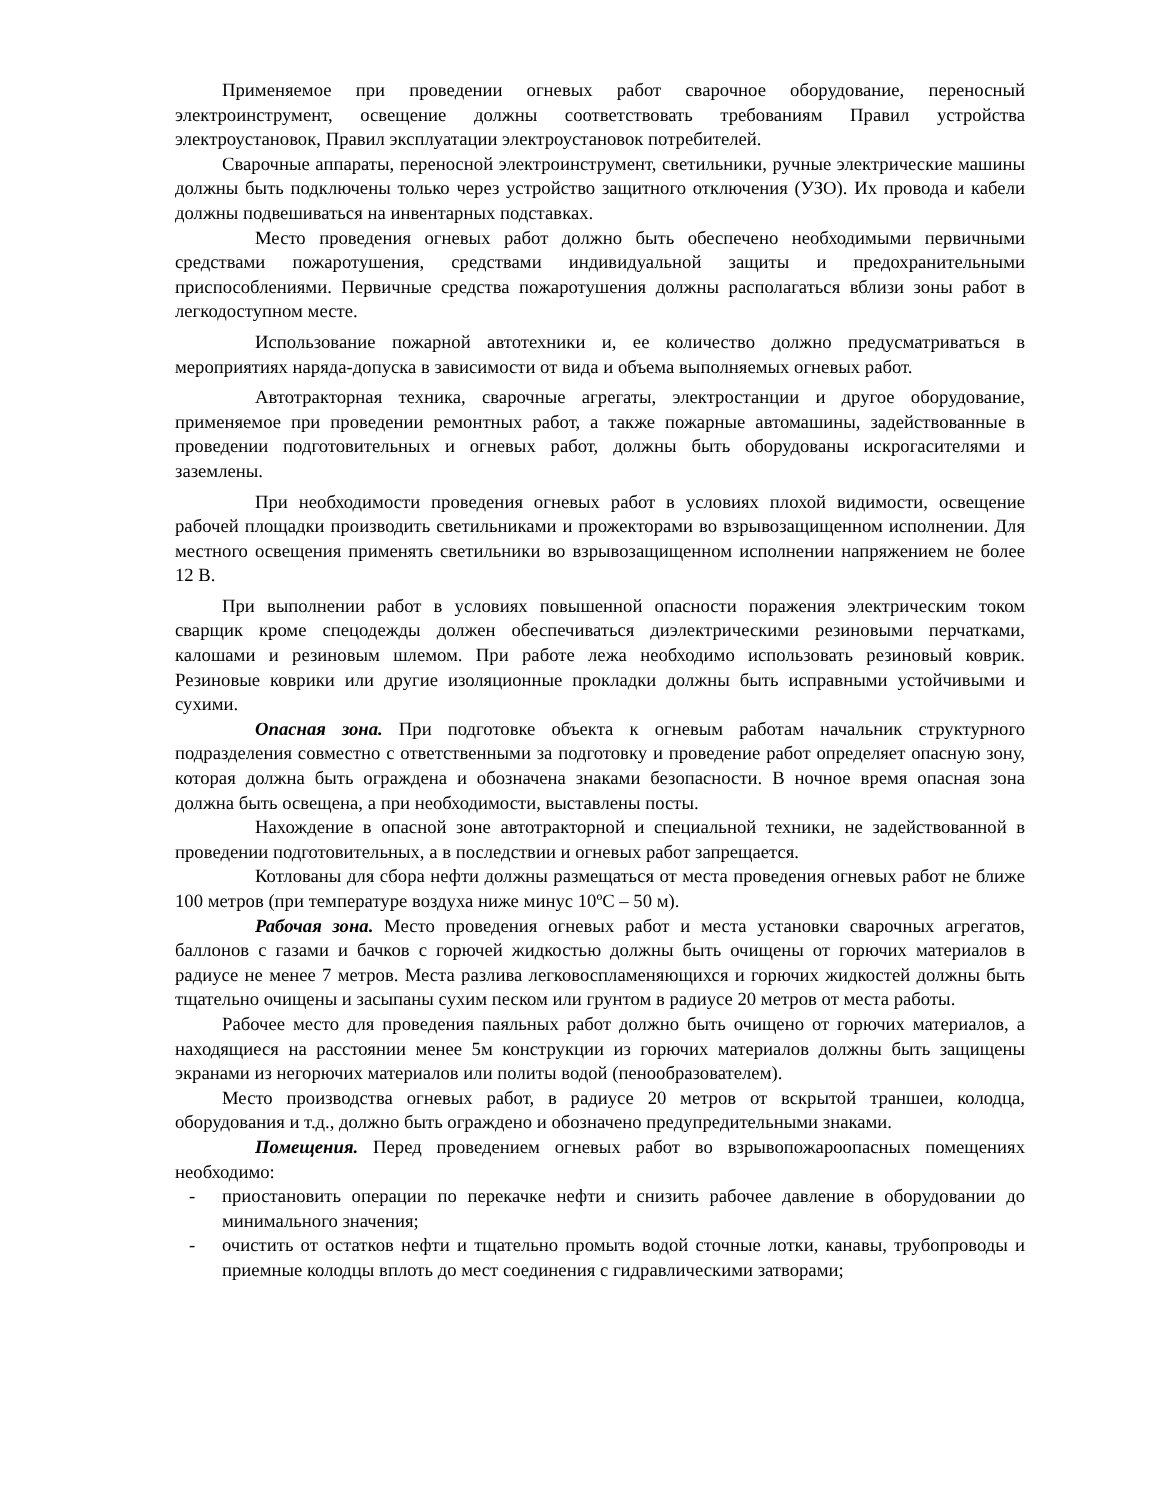Применяемое при проведении огневых работ сварочное оборудование, переносный электроинструмент, освещение должны соответствовать требованиям Правил устройства электроустановок, Правил эксплуатации электроустановок потребителей.
Сварочные аппараты, переносной электроинструмент, светильники, ручные электрические машины должны быть подключены только через устройство защитного отключения (УЗО). Их провода и кабели должны подвешиваться на инвентарных подставках.
Место проведения огневых работ должно быть обеспечено необходимыми первичными средствами пожаротушения, средствами индивидуальной защиты и предохранительными приспособлениями. Первичные средства пожаротушения должны располагаться вблизи зоны работ в легкодоступном месте.
Использование пожарной автотехники и, ее количество должно предусматриваться в мероприятиях наряда-допуска в зависимости от вида и объема выполняемых огневых работ.
Автотракторная техника, сварочные агрегаты, электростанции и другое оборудование, применяемое при проведении ремонтных работ, а также пожарные автомашины, задействованные в проведении подготовительных и огневых работ, должны быть оборудованы искрогасителями и заземлены.
При необходимости проведения огневых работ в условиях плохой видимости, освещение рабочей площадки производить светильниками и прожекторами во взрывозащищенном исполнении. Для местного освещения применять светильники во взрывозащищенном исполнении напряжением не более 12 В.
При выполнении работ в условиях повышенной опасности поражения электрическим током сварщик кроме спецодежды должен обеспечиваться диэлектрическими резиновыми перчатками, калошами и резиновым шлемом. При работе лежа необходимо использовать резиновый коврик. Резиновые коврики или другие изоляционные прокладки должны быть исправными устойчивыми и сухими.
Опасная зона. При подготовке объекта к огневым работам начальник структурного подразделения совместно с ответственными за подготовку и проведение работ определяет опасную зону, которая должна быть ограждена и обозначена знаками безопасности. В ночное время опасная зона должна быть освещена, а при необходимости, выставлены посты.
Нахождение в опасной зоне автотракторной и специальной техники, не задействованной в проведении подготовительных, а в последствии и огневых работ запрещается.
Котлованы для сбора нефти должны размещаться от места проведения огневых работ не ближе 100 метров (при температуре воздуха ниже минус 10ºС – 50 м).
Рабочая зона. Место проведения огневых работ и места установки сварочных агрегатов, баллонов с газами и бачков с горючей жидкостью должны быть очищены от горючих материалов в радиусе не менее 7 метров. Места разлива легковоспламеняющихся и горючих жидкостей должны быть тщательно очищены и засыпаны сухим песком или грунтом в радиусе 20 метров от места работы.
Рабочее место для проведения паяльных работ должно быть очищено от горючих материалов, а находящиеся на расстоянии менее 5м конструкции из горючих материалов должны быть защищены экранами из негорючих материалов или политы водой (пенообразователем).
Место производства огневых работ, в радиусе 20 метров от вскрытой траншеи, колодца, оборудования и т.д., должно быть ограждено и обозначено предупредительными знаками.
Помещения. Перед проведением огневых работ во взрывопожароопасных помещениях необходимо:
- приостановить операции по перекачке нефти и снизить рабочее давление в оборудовании до минимального значения;
- очистить от остатков нефти и тщательно промыть водой сточные лотки, канавы, трубопроводы и приемные колодцы вплоть до мест соединения с гидравлическими затворами;